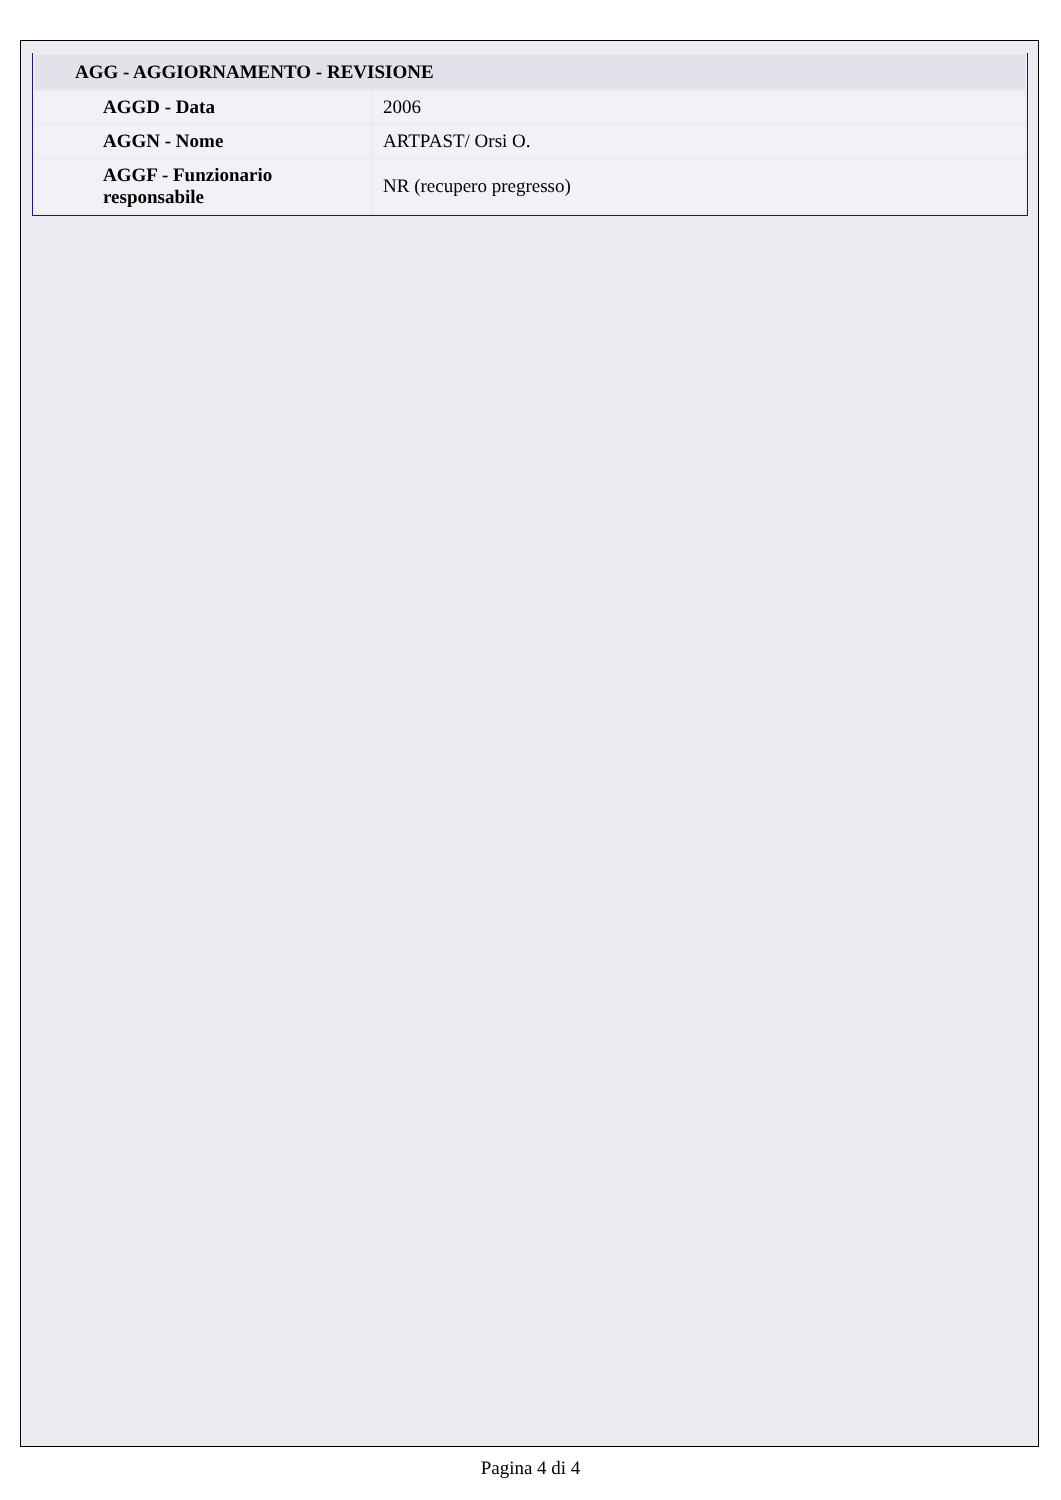| AGG - AGGIORNAMENTO - REVISIONE | |
| --- | --- |
| AGGD - Data | 2006 |
| AGGN - Nome | ARTPAST/ Orsi O. |
| AGGF - Funzionario responsabile | NR (recupero pregresso) |
Pagina 4 di 4